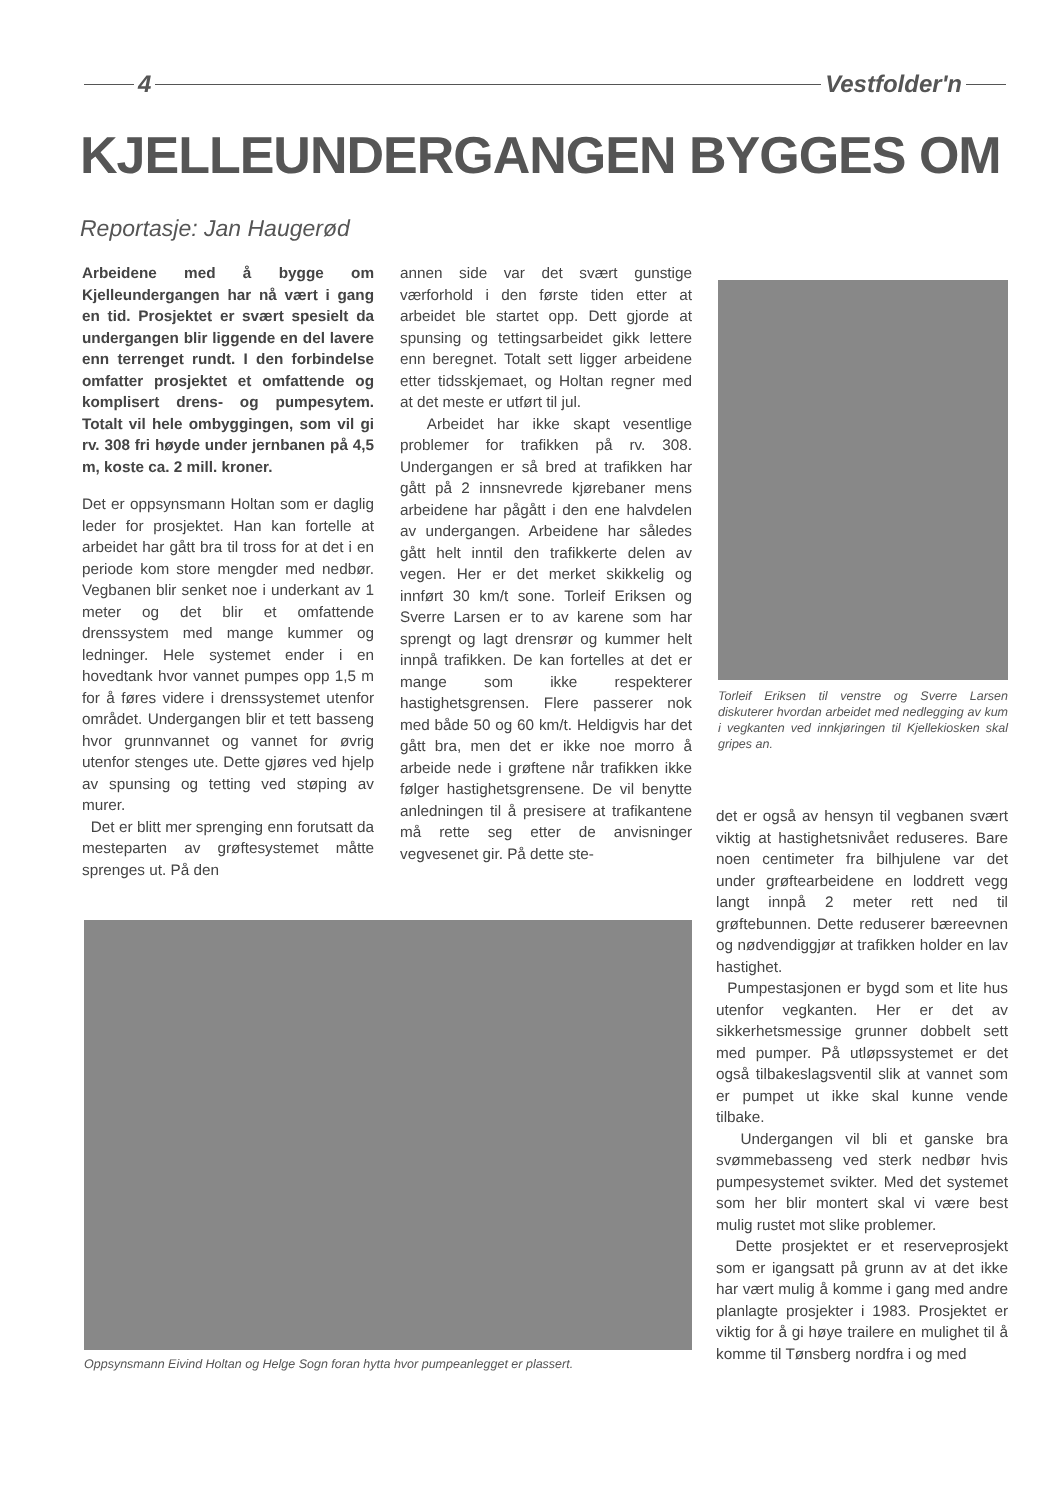4 Vestfolder'n
KJELLEUNDERGANGEN BYGGES OM
Reportasje: Jan Haugerød
Arbeidene med å bygge om Kjelleundergangen har nå vært i gang en tid. Prosjektet er svært spesielt da undergangen blir liggende en del lavere enn terrenget rundt. I den forbindelse omfatter prosjektet et omfattende og komplisert drens- og pumpesytem. Totalt vil hele ombyggingen, som vil gi rv. 308 fri høyde under jernbanen på 4,5 m, koste ca. 2 mill. kroner.
Det er oppsynsmann Holtan som er daglig leder for prosjektet. Han kan fortelle at arbeidet har gått bra til tross for at det i en periode kom store mengder med nedbør. Vegbanen blir senket noe i underkant av 1 meter og det blir et omfattende drenssystem med mange kummer og ledninger. Hele systemet ender i en hovedtank hvor vannet pumpes opp 1,5 m for å føres videre i drenssystemet utenfor området. Undergangen blir et tett basseng hvor grunnvannet og vannet for øvrig utenfor stenges ute. Dette gjøres ved hjelp av spunsing og tetting ved støping av murer.
Det er blitt mer sprenging enn forutsatt da mesteparten av grøftesystemet måtte sprenges ut. På den
annen side var det svært gunstige værforhold i den første tiden etter at arbeidet ble startet opp. Dett gjorde at spunsing og tettingsarbeidet gikk lettere enn beregnet. Totalt sett ligger arbeidene etter tidsskjemaet, og Holtan regner med at det meste er utført til jul.
Arbeidet har ikke skapt vesentlige problemer for trafikken på rv. 308. Undergangen er så bred at trafikken har gått på 2 innsnevrede kjørebaner mens arbeidene har pågått i den ene halvdelen av undergangen. Arbeidene har således gått helt inntil den trafikkerte delen av vegen. Her er det merket skikkelig og innført 30 km/t sone. Torleif Eriksen og Sverre Larsen er to av karene som har sprengt og lagt drensrør og kummer helt innpå trafikken. De kan fortelles at det er mange som ikke respekterer hastighetsgrensen. Flere passerer nok med både 50 og 60 km/t. Heldigvis har det gått bra, men det er ikke noe morro å arbeide nede i grøftene når trafikken ikke følger hastighetsgrensene. De vil benytte anledningen til å presisere at trafikantene må rette seg etter de anvisninger vegvesenet gir. På dette ste-
Torleif Eriksen til venstre og Sverre Larsen diskuterer hvordan arbeidet med nedlegging av kum i vegkanten ved innkjøringen til Kjellekiosken skal gripes an.
Oppsynsmann Eivind Holtan og Helge Sogn foran hytta hvor pumpeanlegget er plassert.
det er også av hensyn til vegbanen svært viktig at hastighetsnivået reduseres. Bare noen centimeter fra bilhjulene var det under grøftearbeidene en loddrett vegg langt innpå 2 meter rett ned til grøftebunnen. Dette reduserer bæreevnen og nødvendiggjør at trafikken holder en lav hastighet.
Pumpestasjonen er bygd som et lite hus utenfor vegkanten. Her er det av sikkerhetsmessige grunner dobbelt sett med pumper. På utløpssystemet er det også tilbakeslagsventil slik at vannet som er pumpet ut ikke skal kunne vende tilbake.
Undergangen vil bli et ganske bra svømmebasseng ved sterk nedbør hvis pumpesystemet svikter. Med det systemet som her blir montert skal vi være best mulig rustet mot slike problemer.
Dette prosjektet er et reserveprosjekt som er igangsatt på grunn av at det ikke har vært mulig å komme i gang med andre planlagte prosjekter i 1983. Prosjektet er viktig for å gi høye trailere en mulighet til å komme til Tønsberg nordfra i og med